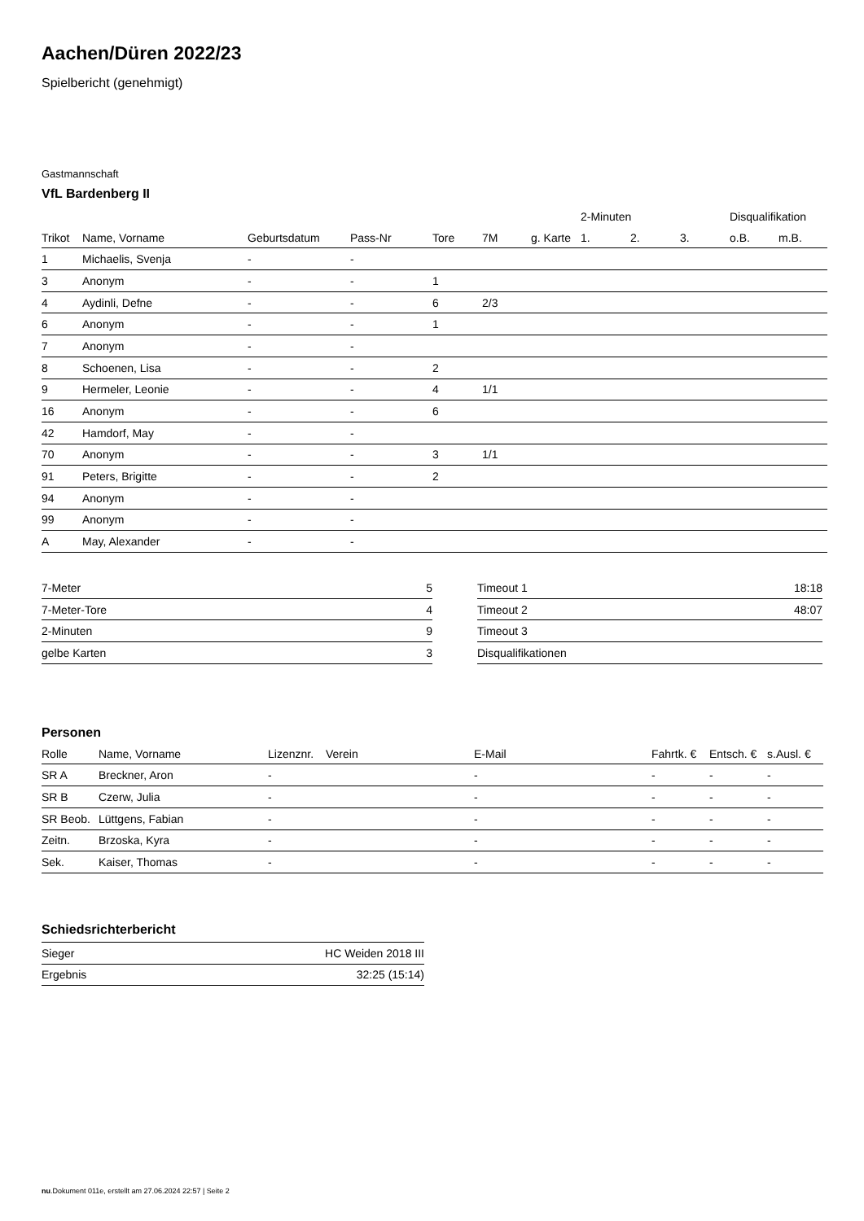Aachen/Düren 2022/23
Spielbericht (genehmigt)
Gastmannschaft
VfL Bardenberg II
| | | | | | | | 2-Minuten | | | Disqualifikation | |
| --- | --- | --- | --- | --- | --- | --- | --- | --- | --- | --- | --- |
| Trikot | Name, Vorname | Geburtsdatum | Pass-Nr | Tore | 7M | g. Karte | 1. | 2. | 3. | o.B. | m.B. |
| 1 | Michaelis, Svenja | - | - | | | | | | | | |
| 3 | Anonym | - | - | 1 | | | | | | | |
| 4 | Aydinli, Defne | - | - | 6 | 2/3 | | | | | | |
| 6 | Anonym | - | - | 1 | | | | | | | |
| 7 | Anonym | - | - | | | | | | | | |
| 8 | Schoenen, Lisa | - | - | 2 | | | | | | | |
| 9 | Hermeler, Leonie | - | - | 4 | 1/1 | | | | | | |
| 16 | Anonym | - | - | 6 | | | | | | | |
| 42 | Hamdorf, May | - | - | | | | | | | | |
| 70 | Anonym | - | - | 3 | 1/1 | | | | | | |
| 91 | Peters, Brigitte | - | - | 2 | | | | | | | |
| 94 | Anonym | - | - | | | | | | | | |
| 99 | Anonym | - | - | | | | | | | | |
| A | May, Alexander | - | - | | | | | | | | |
| 7-Meter | 5 |
| 7-Meter-Tore | 4 |
| 2-Minuten | 9 |
| gelbe Karten | 3 |
| Timeout 1 | 18:18 |
| Timeout 2 | 48:07 |
| Timeout 3 | |
| Disqualifikationen | |
Personen
| Rolle | Name, Vorname | Lizenznr. | Verein | E-Mail | Fahrtk. € | Entsch. € | s.Ausl. € |
| --- | --- | --- | --- | --- | --- | --- | --- |
| SR A | Breckner, Aron | - | | - | - | - | - |
| SR B | Czerw, Julia | - | | - | - | - | - |
| SR Beob. | Lüttgens, Fabian | - | | - | - | - | - |
| Zeitn. | Brzoska, Kyra | - | | - | - | - | - |
| Sek. | Kaiser, Thomas | - | | - | - | - | - |
Schiedsrichterbericht
| Sieger | HC Weiden 2018 III |
| Ergebnis | 32:25 (15:14) |
nu.Dokument 011e, erstellt am 27.06.2024 22:57 | Seite 2